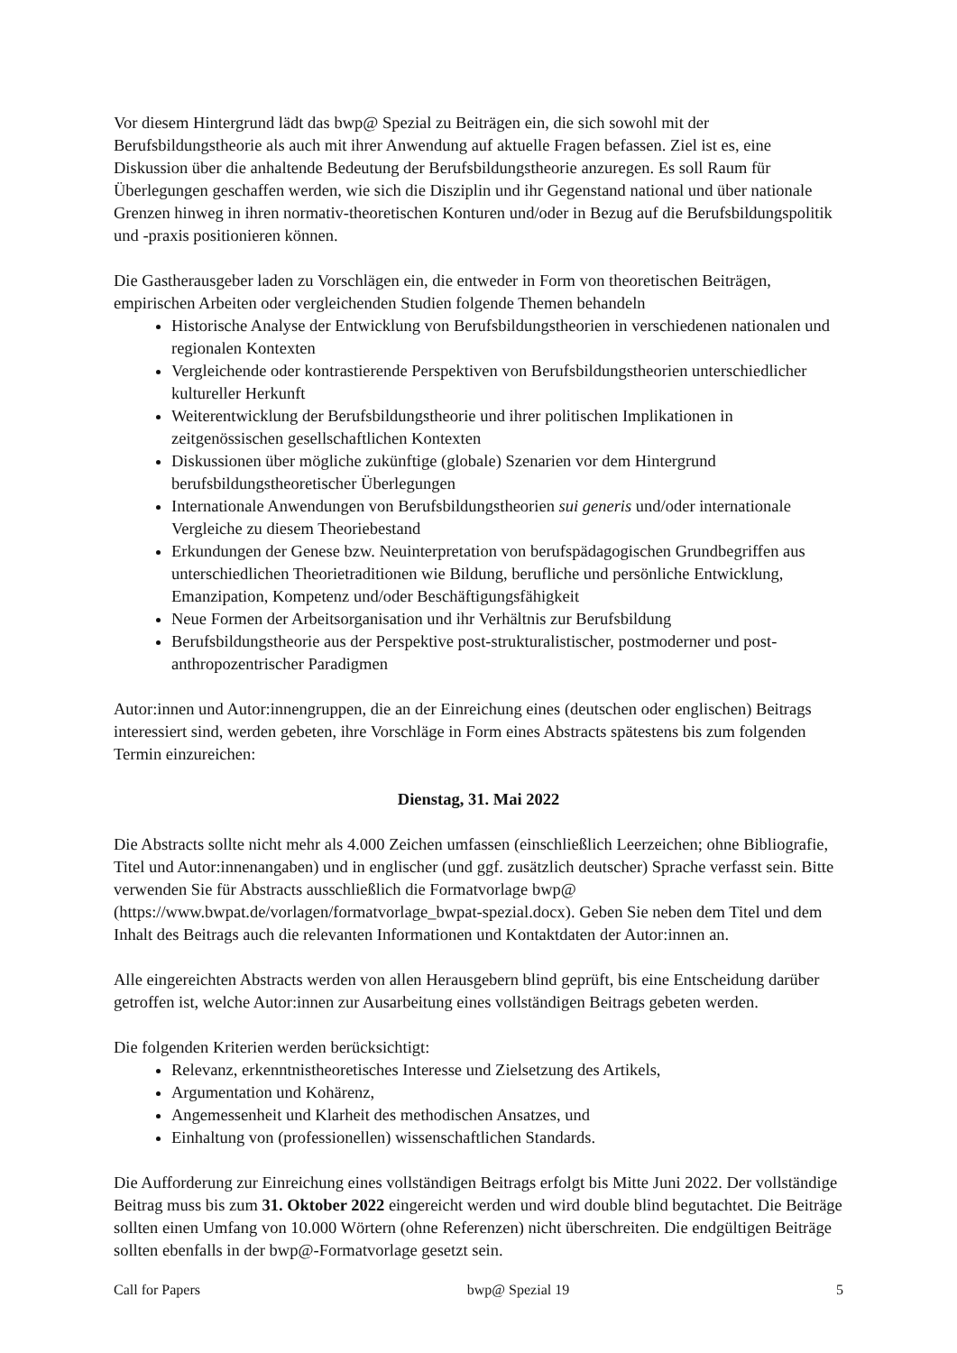Vor diesem Hintergrund lädt das bwp@ Spezial zu Beiträgen ein, die sich sowohl mit der Berufsbildungstheorie als auch mit ihrer Anwendung auf aktuelle Fragen befassen. Ziel ist es, eine Diskussion über die anhaltende Bedeutung der Berufsbildungstheorie anzuregen. Es soll Raum für Überlegungen geschaffen werden, wie sich die Disziplin und ihr Gegenstand national und über nationale Grenzen hinweg in ihren normativ-theoretischen Konturen und/oder in Bezug auf die Berufsbildungspolitik und -praxis positionieren können.
Die Gastherausgeber laden zu Vorschlägen ein, die entweder in Form von theoretischen Beiträgen, empirischen Arbeiten oder vergleichenden Studien folgende Themen behandeln
Historische Analyse der Entwicklung von Berufsbildungstheorien in verschiedenen nationalen und regionalen Kontexten
Vergleichende oder kontrastierende Perspektiven von Berufsbildungstheorien unterschiedlicher kultureller Herkunft
Weiterentwicklung der Berufsbildungstheorie und ihrer politischen Implikationen in zeitgenössischen gesellschaftlichen Kontexten
Diskussionen über mögliche zukünftige (globale) Szenarien vor dem Hintergrund berufsbildungstheoretischer Überlegungen
Internationale Anwendungen von Berufsbildungstheorien sui generis und/oder internationale Vergleiche zu diesem Theoriebestand
Erkundungen der Genese bzw. Neuinterpretation von berufspädagogischen Grundbegriffen aus unterschiedlichen Theorietraditionen wie Bildung, berufliche und persönliche Entwicklung, Emanzipation, Kompetenz und/oder Beschäftigungsfähigkeit
Neue Formen der Arbeitsorganisation und ihr Verhältnis zur Berufsbildung
Berufsbildungstheorie aus der Perspektive post-strukturalistischer, postmoderner und post-anthropozentrischer Paradigmen
Autor:innen und Autor:innengruppen, die an der Einreichung eines (deutschen oder englischen) Beitrags interessiert sind, werden gebeten, ihre Vorschläge in Form eines Abstracts spätestens bis zum folgenden Termin einzureichen:
Dienstag, 31. Mai 2022
Die Abstracts sollte nicht mehr als 4.000 Zeichen umfassen (einschließlich Leerzeichen; ohne Bibliografie, Titel und Autor:innenangaben) und in englischer (und ggf. zusätzlich deutscher) Sprache verfasst sein. Bitte verwenden Sie für Abstracts ausschließlich die Formatvorlage bwp@ (https://www.bwpat.de/vorlagen/formatvorlage_bwpat-spezial.docx). Geben Sie neben dem Titel und dem Inhalt des Beitrags auch die relevanten Informationen und Kontaktdaten der Autor:innen an.
Alle eingereichten Abstracts werden von allen Herausgebern blind geprüft, bis eine Entscheidung darüber getroffen ist, welche Autor:innen zur Ausarbeitung eines vollständigen Beitrags gebeten werden.
Die folgenden Kriterien werden berücksichtigt:
Relevanz, erkenntnistheoretisches Interesse und Zielsetzung des Artikels,
Argumentation und Kohärenz,
Angemessenheit und Klarheit des methodischen Ansatzes, und
Einhaltung von (professionellen) wissenschaftlichen Standards.
Die Aufforderung zur Einreichung eines vollständigen Beitrags erfolgt bis Mitte Juni 2022. Der vollständige Beitrag muss bis zum 31. Oktober 2022 eingereicht werden und wird double blind begutachtet. Die Beiträge sollten einen Umfang von 10.000 Wörtern (ohne Referenzen) nicht überschreiten. Die endgültigen Beiträge sollten ebenfalls in der bwp@-Formatvorlage gesetzt sein.
Call for Papers bwp@ Spezial 19 5